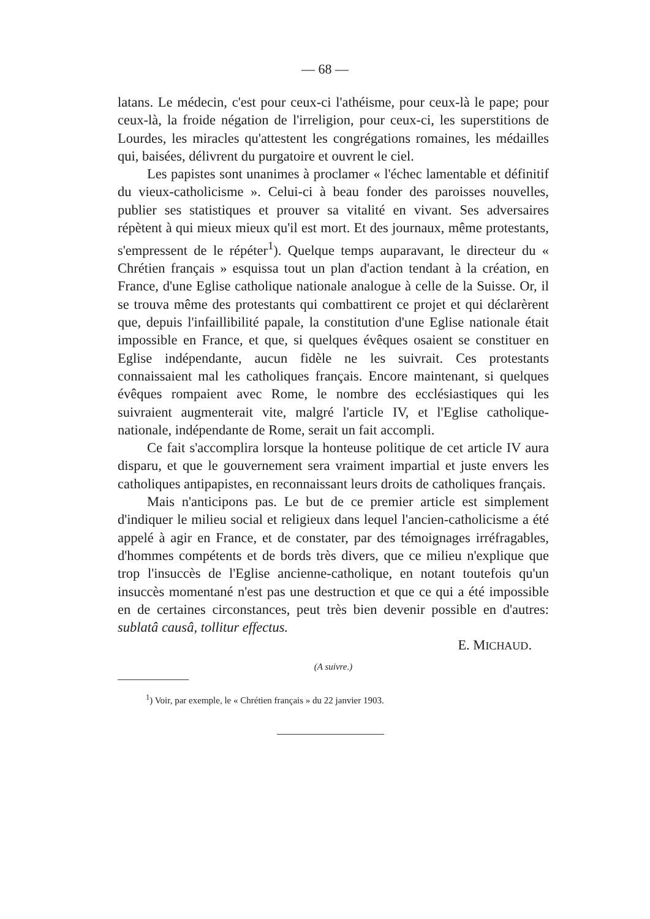— 68 —
latans. Le médecin, c'est pour ceux-ci l'athéisme, pour ceux-là le pape; pour ceux-là, la froide négation de l'irreligion, pour ceux-ci, les superstitions de Lourdes, les miracles qu'attestent les congrégations romaines, les médailles qui, baisées, délivrent du purgatoire et ouvrent le ciel.
Les papistes sont unanimes à proclamer « l'échec lamentable et définitif du vieux-catholicisme ». Celui-ci à beau fonder des paroisses nouvelles, publier ses statistiques et prouver sa vitalité en vivant. Ses adversaires répètent à qui mieux mieux qu'il est mort. Et des journaux, même protestants, s'empressent de le répéter<sup>1</sup>). Quelque temps auparavant, le directeur du « Chrétien français » esquissa tout un plan d'action tendant à la création, en France, d'une Eglise catholique nationale analogue à celle de la Suisse. Or, il se trouva même des protestants qui combattirent ce projet et qui déclarèrent que, depuis l'infaillibilité papale, la constitution d'une Eglise nationale était impossible en France, et que, si quelques évêques osaient se constituer en Eglise indépendante, aucun fidèle ne les suivrait. Ces protestants connaissaient mal les catholiques français. Encore maintenant, si quelques évêques rompaient avec Rome, le nombre des ecclésiastiques qui les suivraient augmenterait vite, malgré l'article IV, et l'Eglise catholique-nationale, indépendante de Rome, serait un fait accompli.
Ce fait s'accomplira lorsque la honteuse politique de cet article IV aura disparu, et que le gouvernement sera vraiment impartial et juste envers les catholiques antipapistes, en reconnaissant leurs droits de catholiques français.
Mais n'anticipons pas. Le but de ce premier article est simplement d'indiquer le milieu social et religieux dans lequel l'ancien-catholicisme a été appelé à agir en France, et de constater, par des témoignages irréfragables, d'hommes compétents et de bords très divers, que ce milieu n'explique que trop l'insuccès de l'Eglise ancienne-catholique, en notant toutefois qu'un insuccès momentané n'est pas une destruction et que ce qui a été impossible en de certaines circonstances, peut très bien devenir possible en d'autres: sublatâ causâ, tollitur effectus.
E. MICHAUD.
(A suivre.)
<sup>1</sup>) Voir, par exemple, le « Chrétien français » du 22 janvier 1903.